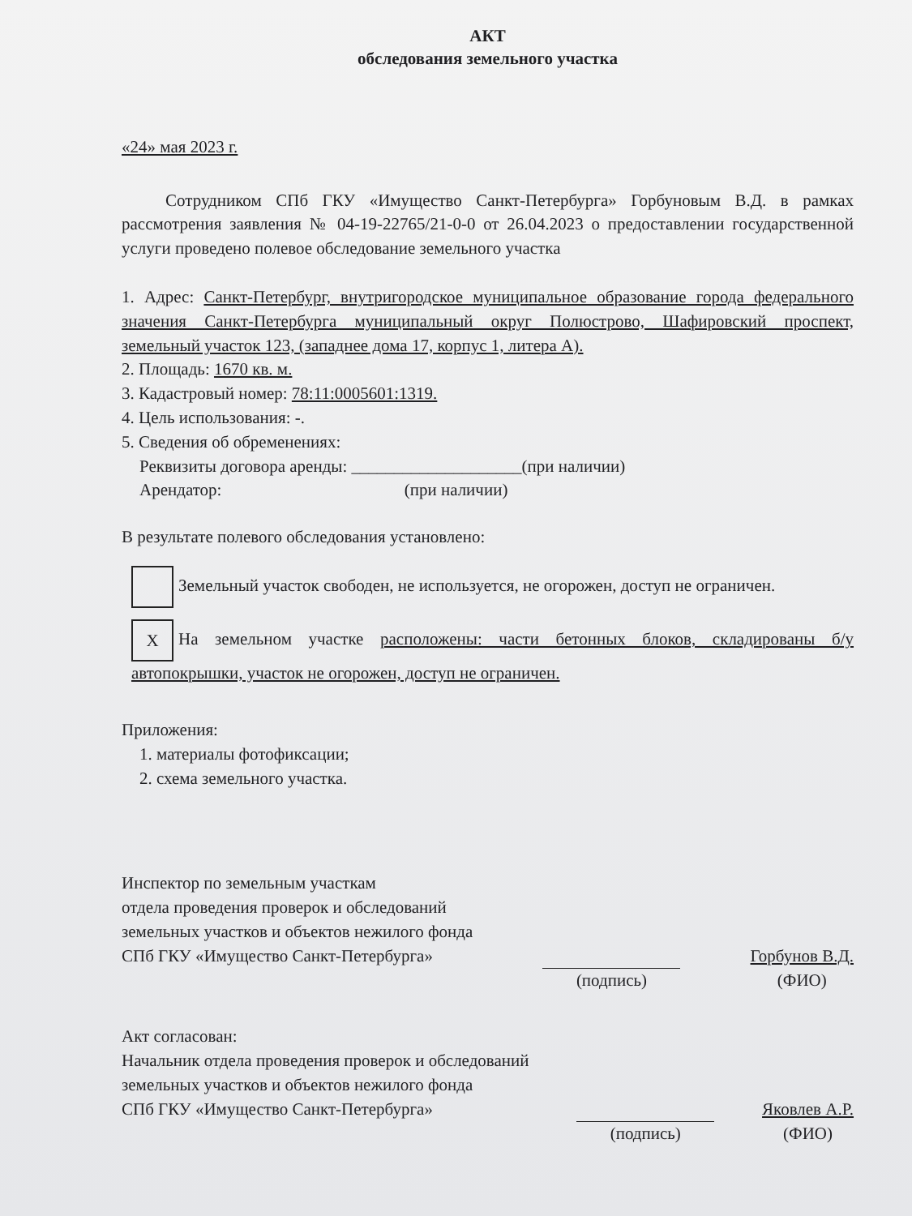АКТ
обследования земельного участка
«24» мая 2023 г.
Сотрудником СПб ГКУ «Имущество Санкт-Петербурга» Горбуновым В.Д. в рамках рассмотрения заявления № 04-19-22765/21-0-0 от 26.04.2023 о предоставлении государственной услуги проведено полевое обследование земельного участка
1. Адрес: Санкт-Петербург, внутригородское муниципальное образование города федерального значения Санкт-Петербурга муниципальный округ Полюстрово, Шафировский проспект, земельный участок 123, (западнее дома 17, корпус 1, литера А).
2. Площадь: 1670 кв. м.
3. Кадастровый номер: 78:11:0005601:1319.
4. Цель использования: -.
5. Сведения об обременениях:
Реквизиты договора аренды: ____________________(при наличии)
Арендатор: (при наличии)
В результате полевого обследования установлено:
Земельный участок свободен, не используется, не огорожен, доступ не ограничен.
X На земельном участке расположены: части бетонных блоков, складированы б/у автопокрышки, участок не огорожен, доступ не ограничен.
Приложения:
1. материалы фотофиксации;
2. схема земельного участка.
Инспектор по земельным участкам
отдела проведения проверок и обследований
земельных участков и объектов нежилого фонда
СПб ГКУ «Имущество Санкт-Петербурга»
(подпись)
Горбунов В.Д.
(ФИО)
Акт согласован:
Начальник отдела проведения проверок и обследований
земельных участков и объектов нежилого фонда
СПб ГКУ «Имущество Санкт-Петербурга»
(подпись)
Яковлев А.Р.
(ФИО)